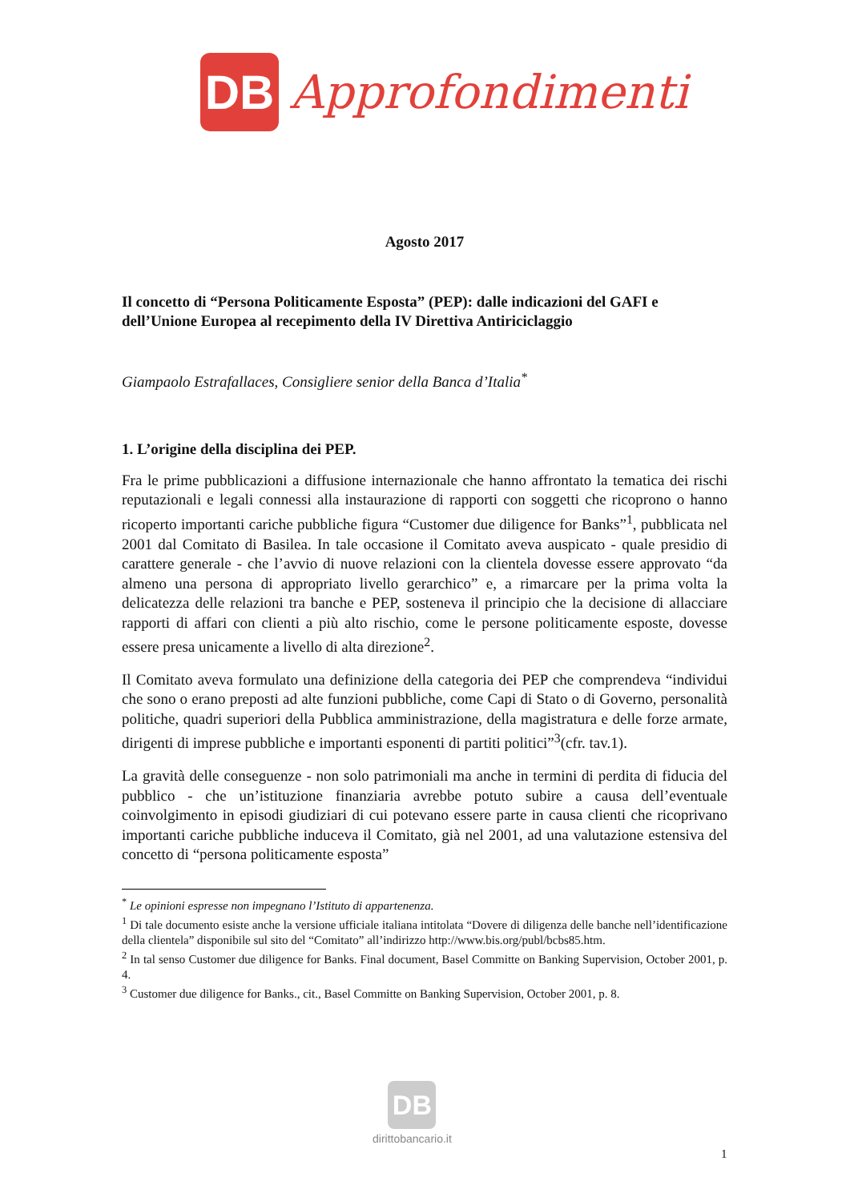DB
Approfondimenti
Agosto 2017
Il concetto di “Persona Politicamente Esposta” (PEP): dalle indicazioni del GAFI e dell’Unione Europea al recepimento della IV Direttiva Antiriciclaggio
Giampaolo Estrafallaces, Consigliere senior della Banca d’Italia<sup>*</sup>
1. L’origine della disciplina dei PEP.
Fra le prime pubblicazioni a diffusione internazionale che hanno affrontato la tematica dei rischi reputazionali e legali connessi alla instaurazione di rapporti con soggetti che ricoprono o hanno ricoperto importanti cariche pubbliche figura “Customer due diligence for Banks”<sup>1</sup>, pubblicata nel 2001 dal Comitato di Basilea. In tale occasione il Comitato aveva auspicato - quale presidio di carattere generale - che l’avvio di nuove relazioni con la clientela dovesse essere approvato “da almeno una persona di appropriato livello gerarchico” e, a rimarcare per la prima volta la delicatezza delle relazioni tra banche e PEP, sosteneva il principio che la decisione di allacciare rapporti di affari con clienti a più alto rischio, come le persone politicamente esposte, dovesse essere presa unicamente a livello di alta direzione<sup>2</sup>.
Il Comitato aveva formulato una definizione della categoria dei PEP che comprendeva “individui che sono o erano preposti ad alte funzioni pubbliche, come Capi di Stato o di Governo, personalità politiche, quadri superiori della Pubblica amministrazione, della magistratura e delle forze armate, dirigenti di imprese pubbliche e importanti esponenti di partiti politici”<sup>3</sup>(cfr. tav.1).
La gravità delle conseguenze - non solo patrimoniali ma anche in termini di perdita di fiducia del pubblico - che un’istituzione finanziaria avrebbe potuto subire a causa dell’eventuale coinvolgimento in episodi giudiziari di cui potevano essere parte in causa clienti che ricoprivano importanti cariche pubbliche induceva il Comitato, già nel 2001, ad una valutazione estensiva del concetto di “persona politicamente esposta”
<sup>*</sup> Le opinioni espresse non impegnano l’Istituto di appartenenza.
<sup>1</sup> Di tale documento esiste anche la versione ufficiale italiana intitolata “Dovere di diligenza delle banche nell’identificazione della clientela” disponibile sul sito del “Comitato” all’indirizzo http://www.bis.org/publ/bcbs85.htm.
<sup>2</sup> In tal senso Customer due diligence for Banks. Final document, Basel Committe on Banking Supervision, October 2001, p. 4.
<sup>3</sup> Customer due diligence for Banks., cit., Basel Committe on Banking Supervision, October 2001, p. 8.
DB
dirittobancario.it
1